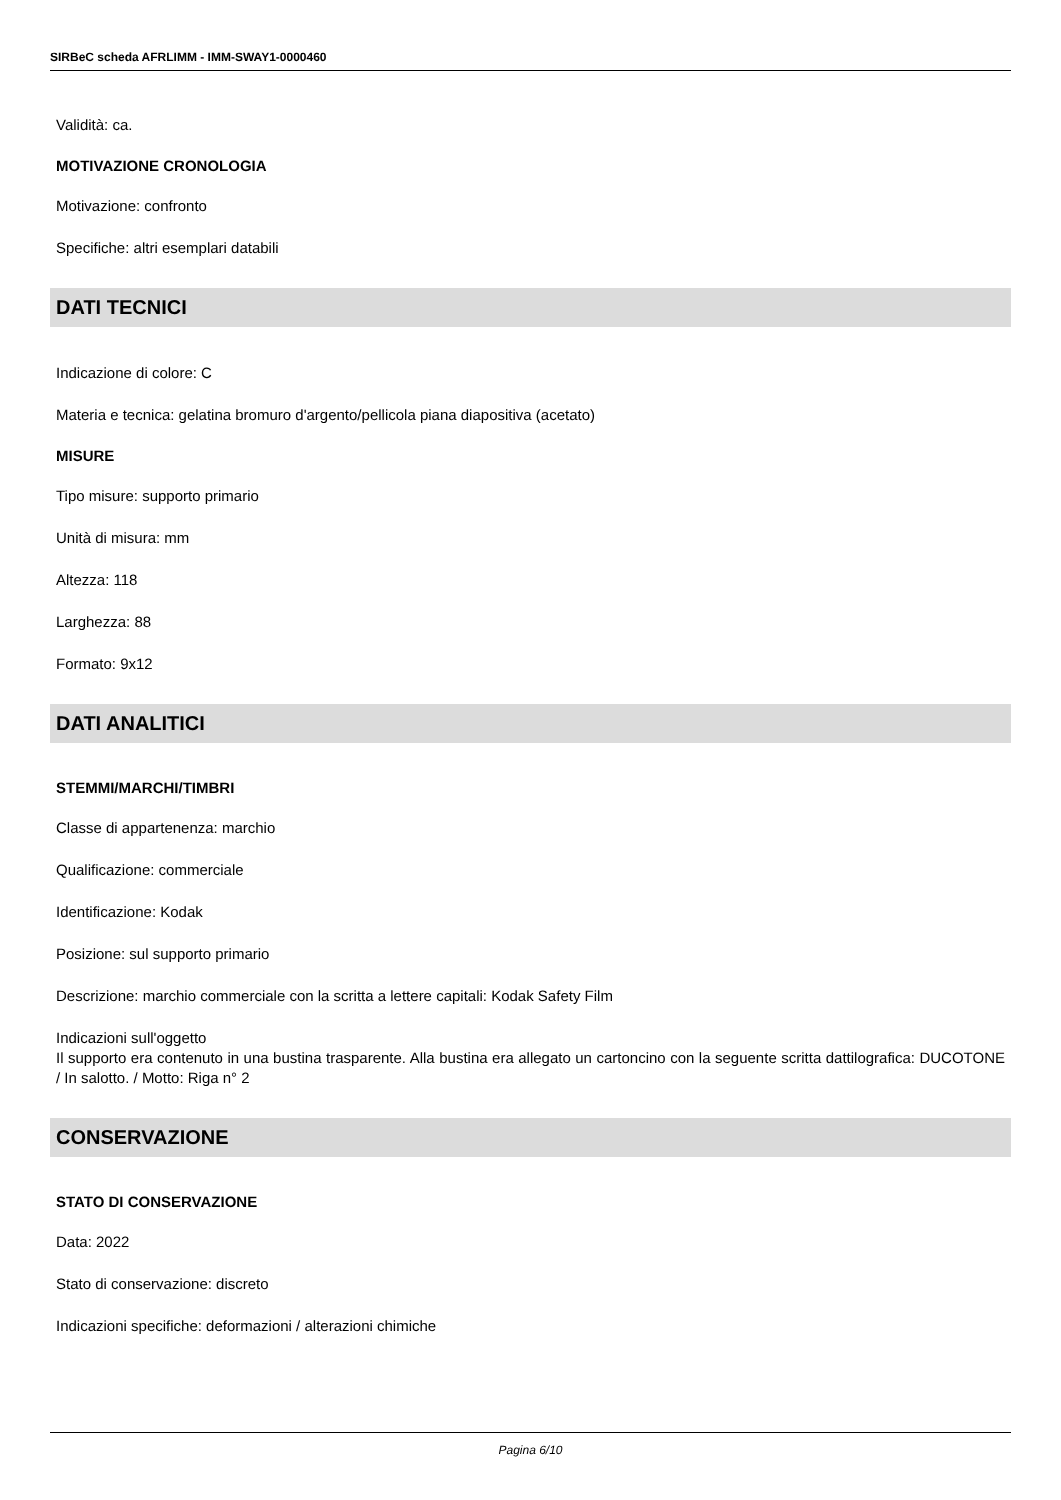SIRBeC scheda AFRLIMM - IMM-SWAY1-0000460
Validità: ca.
MOTIVAZIONE CRONOLOGIA
Motivazione: confronto
Specifiche: altri esemplari databili
DATI TECNICI
Indicazione di colore: C
Materia e tecnica: gelatina bromuro d'argento/pellicola piana diapositiva (acetato)
MISURE
Tipo misure: supporto primario
Unità di misura: mm
Altezza: 118
Larghezza: 88
Formato: 9x12
DATI ANALITICI
STEMMI/MARCHI/TIMBRI
Classe di appartenenza: marchio
Qualificazione: commerciale
Identificazione: Kodak
Posizione: sul supporto primario
Descrizione: marchio commerciale con la scritta a lettere capitali: Kodak Safety Film
Indicazioni sull'oggetto
Il supporto era contenuto in una bustina trasparente. Alla bustina era allegato un cartoncino con la seguente scritta dattilografica: DUCOTONE / In salotto. / Motto: Riga n° 2
CONSERVAZIONE
STATO DI CONSERVAZIONE
Data: 2022
Stato di conservazione: discreto
Indicazioni specifiche: deformazioni / alterazioni chimiche
Pagina 6/10